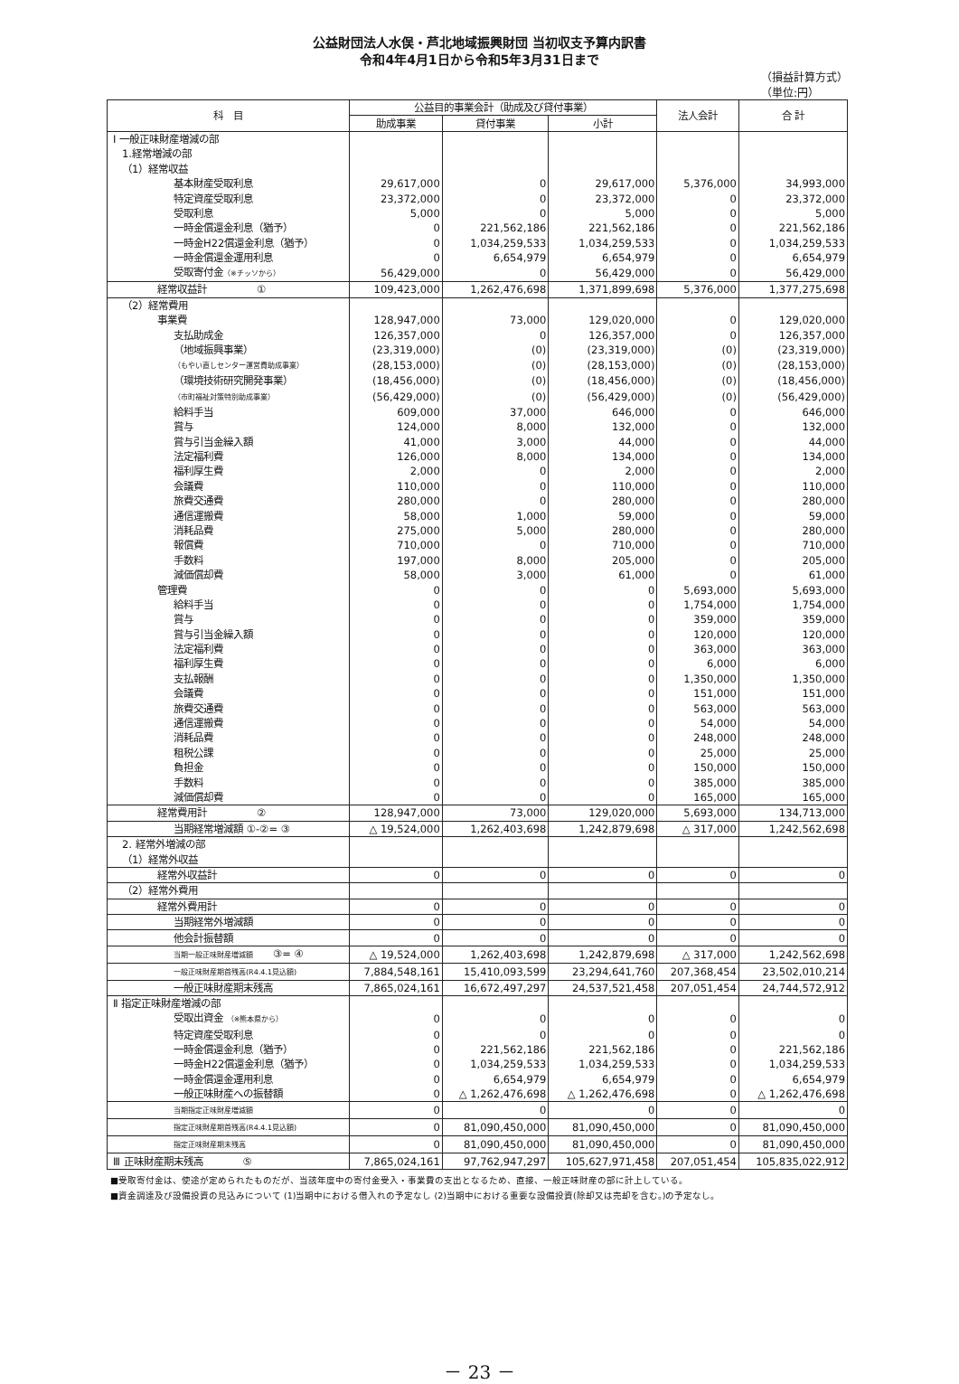公益財団法人水俣・芦北地域振興財団 当初収支予算内訳書
令和4年4月1日から令和5年3月31日まで
（損益計算方式）
（単位:円）
| 科 目 | 公益目的事業会計（助成及び貸付事業） | | | 法人会計 | 合 計 |
| --- | --- | --- | --- | --- | --- |
| | 助成事業 | 貸付事業 | 小計 | | |
| Ⅰ 一般正味財産増減の部 | | | | | |
| 1.経常増減の部 | | | | | |
| （1）経常収益 | | | | | |
| 基本財産受取利息 | 29,617,000 | 0 | 29,617,000 | 5,376,000 | 34,993,000 |
| 特定資産受取利息 | 23,372,000 | 0 | 23,372,000 | 0 | 23,372,000 |
| 受取利息 | 5,000 | 0 | 5,000 | 0 | 5,000 |
| 一時金償還金利息（猶予） | 0 | 221,562,186 | 221,562,186 | 0 | 221,562,186 |
| 一時金H22償還金利息（猶予） | 0 | 1,034,259,533 | 1,034,259,533 | 0 | 1,034,259,533 |
| 一時金償還金運用利息 | 0 | 6,654,979 | 6,654,979 | 0 | 6,654,979 |
| 受取寄付金 （※チッソから） | 56,429,000 | 0 | 56,429,000 | 0 | 56,429,000 |
| 経常収益計 ① | 109,423,000 | 1,262,476,698 | 1,371,899,698 | 5,376,000 | 1,377,275,698 |
| （2）経常費用 | | | | | |
| 事業費 | 128,947,000 | 73,000 | 129,020,000 | 0 | 129,020,000 |
| 支払助成金 | 126,357,000 | 0 | 126,357,000 | 0 | 126,357,000 |
| （地域振興事業） | (23,319,000) | (0) | (23,319,000) | (0) | (23,319,000) |
| （もやい直しセンター運営費助成事業） | (28,153,000) | (0) | (28,153,000) | (0) | (28,153,000) |
| （環境技術研究開発事業） | (18,456,000) | (0) | (18,456,000) | (0) | (18,456,000) |
| （市町福祉対策特別助成事業） | (56,429,000) | (0) | (56,429,000) | (0) | (56,429,000) |
| 給料手当 | 609,000 | 37,000 | 646,000 | 0 | 646,000 |
| 賞与 | 124,000 | 8,000 | 132,000 | 0 | 132,000 |
| 賞与引当金繰入額 | 41,000 | 3,000 | 44,000 | 0 | 44,000 |
| 法定福利費 | 126,000 | 8,000 | 134,000 | 0 | 134,000 |
| 福利厚生費 | 2,000 | 0 | 2,000 | 0 | 2,000 |
| 会議費 | 110,000 | 0 | 110,000 | 0 | 110,000 |
| 旅費交通費 | 280,000 | 0 | 280,000 | 0 | 280,000 |
| 通信運搬費 | 58,000 | 1,000 | 59,000 | 0 | 59,000 |
| 消耗品費 | 275,000 | 5,000 | 280,000 | 0 | 280,000 |
| 報償費 | 710,000 | 0 | 710,000 | 0 | 710,000 |
| 手数料 | 197,000 | 8,000 | 205,000 | 0 | 205,000 |
| 減価償却費 | 58,000 | 3,000 | 61,000 | 0 | 61,000 |
| 管理費 | 0 | 0 | 0 | 5,693,000 | 5,693,000 |
| 給料手当 | 0 | 0 | 0 | 1,754,000 | 1,754,000 |
| 賞与 | 0 | 0 | 0 | 359,000 | 359,000 |
| 賞与引当金繰入額 | 0 | 0 | 0 | 120,000 | 120,000 |
| 法定福利費 | 0 | 0 | 0 | 363,000 | 363,000 |
| 福利厚生費 | 0 | 0 | 0 | 6,000 | 6,000 |
| 支払報酬 | 0 | 0 | 0 | 1,350,000 | 1,350,000 |
| 会議費 | 0 | 0 | 0 | 151,000 | 151,000 |
| 旅費交通費 | 0 | 0 | 0 | 563,000 | 563,000 |
| 通信運搬費 | 0 | 0 | 0 | 54,000 | 54,000 |
| 消耗品費 | 0 | 0 | 0 | 248,000 | 248,000 |
| 租税公課 | 0 | 0 | 0 | 25,000 | 25,000 |
| 負担金 | 0 | 0 | 0 | 150,000 | 150,000 |
| 手数料 | 0 | 0 | 0 | 385,000 | 385,000 |
| 減価償却費 | 0 | 0 | 0 | 165,000 | 165,000 |
| 経常費用計 ② | 128,947,000 | 73,000 | 129,020,000 | 5,693,000 | 134,713,000 |
| 当期経常増減額 ①-②= ③ | △ 19,524,000 | 1,262,403,698 | 1,242,879,698 | △ 317,000 | 1,242,562,698 |
| 2. 経常外増減の部 | | | | | |
| （1）経常外収益 | | | | | |
| 経常外収益計 | 0 | 0 | 0 | 0 | 0 |
| （2）経常外費用 | | | | | |
| 経常外費用計 | 0 | 0 | 0 | 0 | 0 |
| 当期経常外増減額 | 0 | 0 | 0 | 0 | 0 |
| 他会計振替額 | 0 | 0 | 0 | 0 | 0 |
| 当期一般正味財産増減額 ③= ④ | △ 19,524,000 | 1,262,403,698 | 1,242,879,698 | △ 317,000 | 1,242,562,698 |
| 一般正味財産期首残高(R4.4.1見込額) | 7,884,548,161 | 15,410,093,599 | 23,294,641,760 | 207,368,454 | 23,502,010,214 |
| 一般正味財産期末残高 | 7,865,024,161 | 16,672,497,297 | 24,537,521,458 | 207,051,454 | 24,744,572,912 |
| Ⅱ 指定正味財産増減の部 | | | | | |
| 受取出資金 （※熊本県から） | 0 | 0 | 0 | 0 | 0 |
| 特定資産受取利息 | 0 | 0 | 0 | 0 | 0 |
| 一時金償還金利息（猶予） | 0 | 221,562,186 | 221,562,186 | 0 | 221,562,186 |
| 一時金H22償還金利息（猶予） | 0 | 1,034,259,533 | 1,034,259,533 | 0 | 1,034,259,533 |
| 一時金償還金運用利息 | 0 | 6,654,979 | 6,654,979 | 0 | 6,654,979 |
| 一般正味財産への振替額 | 0 | △ 1,262,476,698 | △ 1,262,476,698 | 0 | △ 1,262,476,698 |
| 当期指定正味財産増減額 | 0 | 0 | 0 | 0 | 0 |
| 指定正味財産期首残高(R4.4.1見込額) | 0 | 81,090,450,000 | 81,090,450,000 | 0 | 81,090,450,000 |
| 指定正味財産期末残高 | 0 | 81,090,450,000 | 81,090,450,000 | 0 | 81,090,450,000 |
| Ⅲ 正味財産期末残高 ⑤ | 7,865,024,161 | 97,762,947,297 | 105,627,971,458 | 207,051,454 | 105,835,022,912 |
■受取寄付金は、使途が定められたものだが、当該年度中の寄付金受入・事業費の支出となるため、直接、一般正味財産の部に計上している。
■資金調達及び設備投資の見込みについて (1)当期中における借入れの予定なし (2)当期中における重要な設備投資(除却又は売却を含む。)の予定なし。
－ 23 －